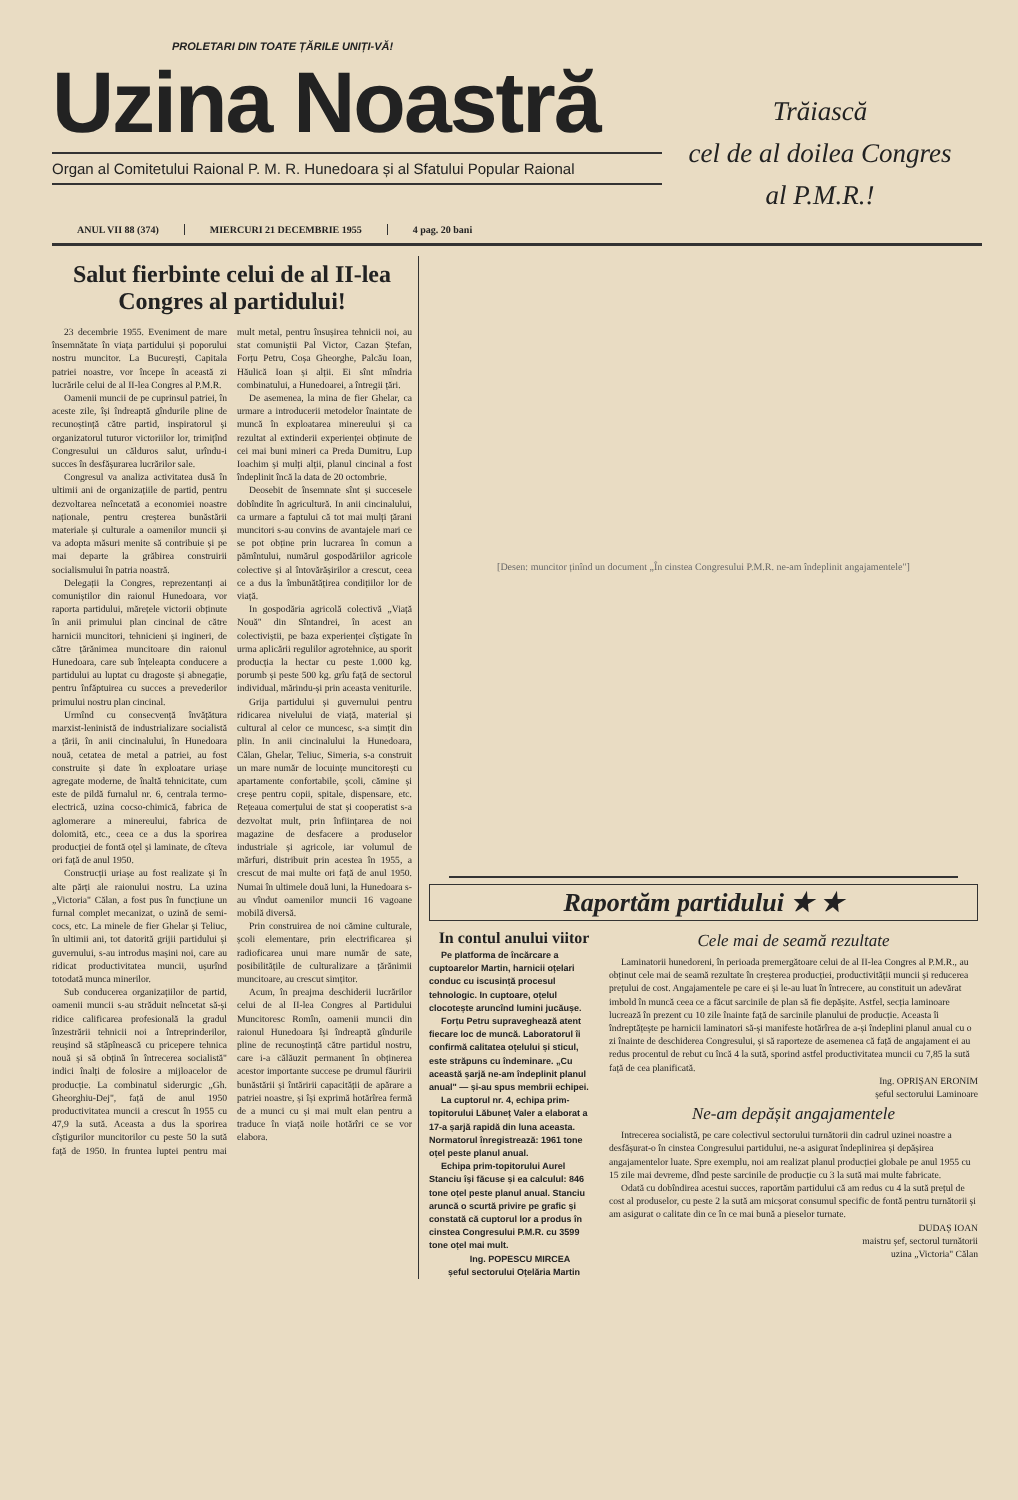PROLETARI DIN TOATE ȚĂRILE UNIȚI-VĂ!
Uzina Noastră
Organ al Comitetului Raional P. M. R. Hunedoara și al Sfatului Popular Raional
Trăiască
cel de al doilea Congres
al P.M.R.!
ANUL VII 88 (374) MIERCURI 21 DECEMBRIE 1955 4 pag. 20 bani
Salut fierbinte celui de al II-lea Congres al partidului!
23 decembrie 1955. Eveniment de mare însemnătate în viața partidului și poporului nostru muncitor. La București, Capitala patriei noastre, vor începe în această zi lucrările celui de al II-lea Congres al P.M.R.
Oamenii muncii de pe cuprinsul patriei, în aceste zile, își îndreaptă gîndurile pline de recunoștință către partid, inspiratorul și organizatorul tuturor victoriilor lor, trimițînd Congresului un călduros salut, urîndu-i succes în desfășurarea lucrărilor sale.
Congresul va analiza activitatea dusă în ultimii ani de organizațiile de partid, pentru dezvoltarea neîncetată a economiei noastre naționale, pentru creșterea bunăstării materiale și culturale a oamenilor muncii și va adopta măsuri menite să contribuie și pe mai departe la grăbirea construirii socialismului în patria noastră.
Delegații la Congres, reprezentanți ai comuniștilor din raionul Hunedoara, vor raporta partidului, mărețele victorii obținute în anii primului plan cincinal de către harnicii muncitori, tehnicieni și ingineri, de către țărănimea muncitoare din raionul Hunedoara, care sub înțeleapta conducere a partidului au luptat cu dragoste și abnegație, pentru înfăptuirea cu succes a prevederilor primului nostru plan cincinal.
Urmînd cu consecvență învățătura marxist-leninistă de industrializare socialistă a țării, în anii cincinalului, în Hunedoara nouă, cetatea de metal a patriei, au fost construite și date în exploatare uriașe agregate moderne, de înaltă tehnicitate, cum este de pildă furnalul nr. 6, centrala termo-electrică, uzina cocso-chimică, fabrica de aglomerare a minereului, fabrica de dolomită, etc., ceea ce a dus la sporirea producției de fontă oțel și laminate, de cîteva ori față de anul 1950.
Construcții uriașe au fost realizate și în alte părți ale raionului nostru. La uzina „Victoria" Călan, a fost pus în funcțiune un furnal complet mecanizat, o uzină de semi-cocs, etc. La minele de fier Ghelar și Teliuc, în ultimii ani, tot datorită grijii partidului și guvernului, s-au introdus mașini noi, care au ridicat productivitatea muncii, ușurînd totodată munca minerilor.
Sub conducerea organizațiilor de partid, oamenii muncii s-au străduit neîncetat să-și ridice calificarea profesională la gradul înzestrării tehnicii noi a întreprinderilor, reușind să stăpînească cu pricepere tehnica nouă și să obțină în întrecerea socialistă" indici înalți de folosire a mijloacelor de producție. La combinatul siderurgic „Gh. Gheorghiu-Dej", față de anul 1950 productivitatea muncii a crescut în 1955 cu 47,9 la sută. Aceasta a dus la sporirea cîștigurilor muncitorilor cu peste 50 la sută față de 1950. In fruntea luptei pentru mai mult metal, pentru însușirea tehnicii noi, au stat comuniștii Pal Victor, Cazan Ștefan, Forțu Petru, Coșa Gheorghe, Palcău Ioan, Hăulică Ioan și alții. Ei sînt mîndria combinatului, a Hunedoarei, a întregii țări.
De asemenea, la mina de fier Ghelar, ca urmare a introducerii metodelor înaintate de muncă în exploatarea minereului și ca rezultat al extinderii experienței obținute de cei mai buni mineri ca Preda Dumitru, Lup Ioachim și mulți alții, planul cincinal a fost îndeplinit încă la data de 20 octombrie.
Deosebit de însemnate sînt și succesele dobîndite în agricultură. In anii cincinalului, ca urmare a faptului că tot mai mulți țărani muncitori s-au convins de avantajele mari ce se pot obține prin lucrarea în comun a pămîntului, numărul gospodăriilor agricole colective și al întovărășirilor a crescut, ceea ce a dus la îmbunătățirea condițiilor lor de viață.
In gospodăria agricolă colectivă „Viață Nouă" din Sîntandrei, în acest an colectiviștii, pe baza experienței cîștigate în urma aplicării regulilor agrotehnice, au sporit producția la hectar cu peste 1.000 kg. porumb și peste 500 kg. grîu față de sectorul individual, mărindu-și prin aceasta veniturile.
Grija partidului și guvernului pentru ridicarea nivelului de viață, material și cultural al celor ce muncesc, s-a simțit din plin. In anii cincinalului la Hunedoara, Călan, Ghelar, Teliuc, Simeria, s-a construit un mare număr de locuințe muncitorești cu apartamente confortabile, școli, cămine și creșe pentru copii, spitale, dispensare, etc. Rețeaua comerțului de stat și cooperatist s-a dezvoltat mult, prin înființarea de noi magazine de desfacere a produselor industriale și agricole, iar volumul de mărfuri, distribuit prin acestea în 1955, a crescut de mai multe ori față de anul 1950. Numai în ultimele două luni, la Hunedoara s-au vîndut oamenilor muncii 16 vagoane mobilă diversă.
Prin construirea de noi cămine culturale, școli elementare, prin electrificarea și radioficarea unui mare număr de sate, posibilitățile de culturalizare a țărănimii muncitoare, au crescut simțitor.
Acum, în preajma deschiderii lucrărilor celui de al II-lea Congres al Partidului Muncitoresc Romîn, oamenii muncii din raionul Hunedoara își îndreaptă gîndurile pline de recunoștință către partidul nostru, care i-a călăuzit permanent în obținerea acestor importante succese pe drumul făuririi bunăstării și întăririi capacității de apărare a patriei noastre, și își exprimă hotărîrea fermă de a munci cu și mai mult elan pentru a traduce în viață noile hotărîri ce se vor elabora.
[Desen: muncitor ținînd un document „În cinstea Congresului P.M.R. ne-am îndeplinit angajamentele"]
Raportăm partidului ★ ★
In contul anului viitor
Pe platforma de încărcare a cuptoarelor Martin, harnicii oțelari conduc cu iscusință procesul tehnologic. In cuptoare, oțelul clocotește aruncînd lumini jucăușe.
Forțu Petru supraveghează atent fiecare loc de muncă. Laboratorul îi confirmă calitatea oțelului și sticul, este străpuns cu îndeminare. „Cu această șarjă ne-am îndeplinit planul anual" — și-au spus membrii echipei.
La cuptorul nr. 4, echipa prim-topitorului Lăbuneț Valer a elaborat a 17-a șarjă rapidă din luna aceasta. Normatorul înregistrează: 1961 tone oțel peste planul anual.
Echipa prim-topitorului Aurel Stanciu își făcuse și ea calculul: 846 tone oțel peste planul anual. Stanciu aruncă o scurtă privire pe grafic și constată că cuptorul lor a produs în cinstea Congresului P.M.R. cu 3599 tone oțel mai mult.
Ing. POPESCU MIRCEA
șeful sectorului Oțelăria Martin
Cele mai de seamă rezultate
Laminatorii hunedoreni, în perioada premergătoare celui de al II-lea Congres al P.M.R., au obținut cele mai de seamă rezultate în creșterea producției, productivității muncii și reducerea prețului de cost. Angajamentele pe care ei și le-au luat în întrecere, au constituit un adevărat imbold în muncă ceea ce a făcut sarcinile de plan să fie depășite. Astfel, secția laminoare lucrează în prezent cu 10 zile înainte față de sarcinile planului de producție. Aceasta îi îndreptățește pe harnicii laminatori să-și manifeste hotărîrea de a-și îndeplini planul anual cu o zi înainte de deschiderea Congresului, și să raporteze de asemenea că față de angajament ei au redus procentul de rebut cu încă 4 la sută, sporind astfel productivitatea muncii cu 7,85 la sută față de cea planificată.
Ing. OPRIȘAN ERONIM
șeful sectorului Laminoare
Ne-am depășit angajamentele
Intrecerea socialistă, pe care colectivul sectorului turnătorii din cadrul uzinei noastre a desfășurat-o în cinstea Congresului partidului, ne-a asigurat îndeplinirea și depășirea angajamentelor luate. Spre exemplu, noi am realizat planul producției globale pe anul 1955 cu 15 zile mai devreme, dînd peste sarcinile de producție cu 3 la sută mai multe fabricate.
Odată cu dobîndirea acestui succes, raportăm partidului că am redus cu 4 la sută prețul de cost al produselor, cu peste 2 la sută am micșorat consumul specific de fontă pentru turnătorii și am asigurat o calitate din ce în ce mai bună a pieselor turnate.
DUDAȘ IOAN
maistru șef, sectorul turnătorii
uzina „Victoria" Călan